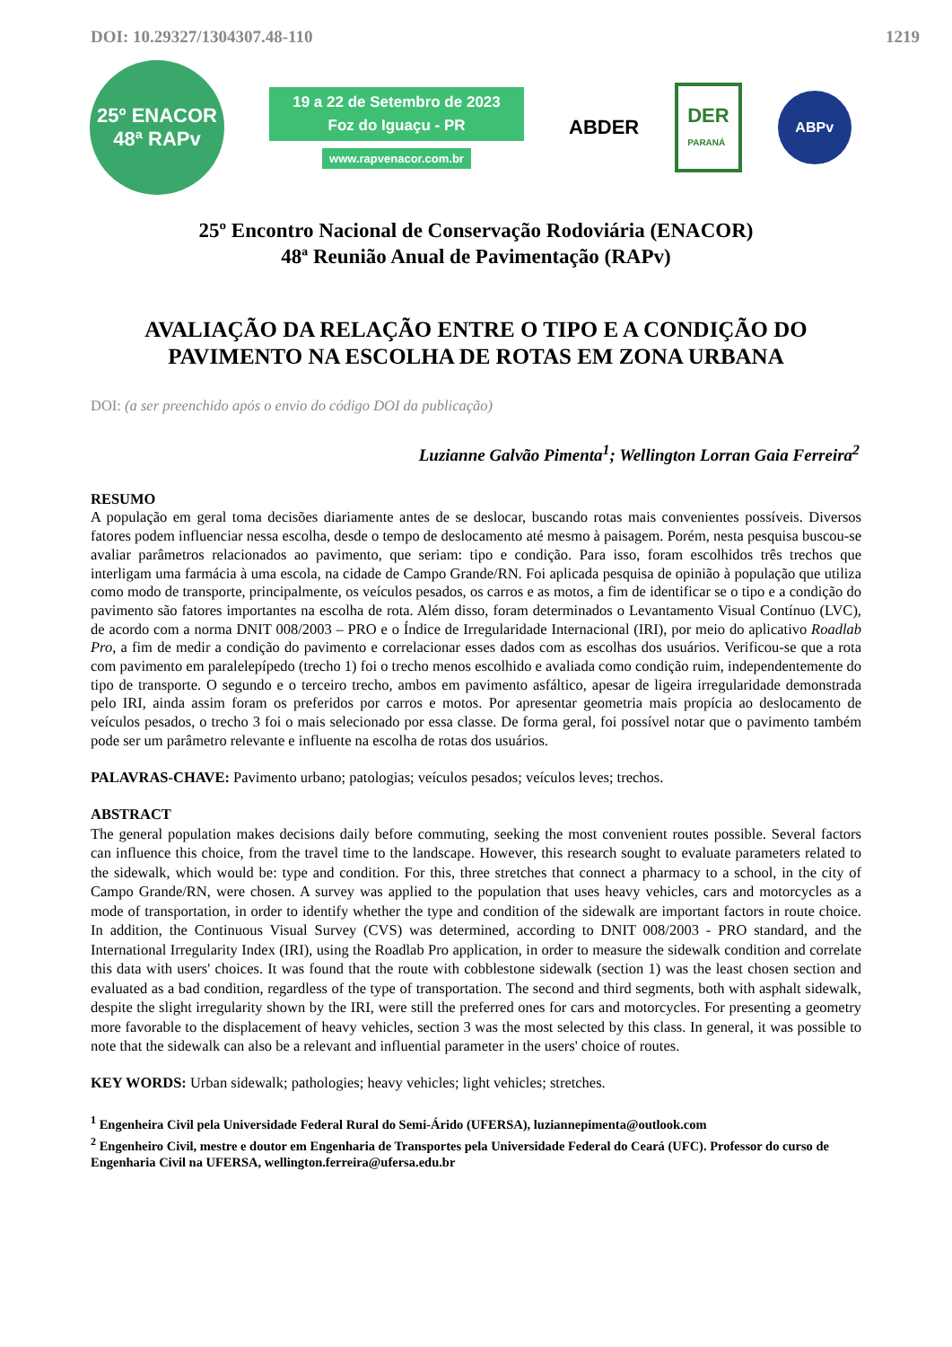DOI: 10.29327/1304307.48-110 1219
25º ENACOR
48ª RAPv
19 a 22 de Setembro de 2023
Foz do Iguaçu - PR
www.rapvenacor.com.br
ABDER
DER
PARANÁ
ABPv
25º Encontro Nacional de Conservação Rodoviária (ENACOR)
48ª Reunião Anual de Pavimentação (RAPv)
AVALIAÇÃO DA RELAÇÃO ENTRE O TIPO E A CONDIÇÃO DO
PAVIMENTO NA ESCOLHA DE ROTAS EM ZONA URBANA
DOI: (a ser preenchido após o envio do código DOI da publicação)
Luzianne Galvão Pimenta<sup>1</sup>; Wellington Lorran Gaia Ferreira<sup>2</sup>
RESUMO
A população em geral toma decisões diariamente antes de se deslocar, buscando rotas mais convenientes possíveis. Diversos fatores podem influenciar nessa escolha, desde o tempo de deslocamento até mesmo à paisagem. Porém, nesta pesquisa buscou-se avaliar parâmetros relacionados ao pavimento, que seriam: tipo e condição. Para isso, foram escolhidos três trechos que interligam uma farmácia à uma escola, na cidade de Campo Grande/RN. Foi aplicada pesquisa de opinião à população que utiliza como modo de transporte, principalmente, os veículos pesados, os carros e as motos, a fim de identificar se o tipo e a condição do pavimento são fatores importantes na escolha de rota. Além disso, foram determinados o Levantamento Visual Contínuo (LVC), de acordo com a norma DNIT 008/2003 – PRO e o Índice de Irregularidade Internacional (IRI), por meio do aplicativo Roadlab Pro, a fim de medir a condição do pavimento e correlacionar esses dados com as escolhas dos usuários. Verificou-se que a rota com pavimento em paralelepípedo (trecho 1) foi o trecho menos escolhido e avaliada como condição ruim, independentemente do tipo de transporte. O segundo e o terceiro trecho, ambos em pavimento asfáltico, apesar de ligeira irregularidade demonstrada pelo IRI, ainda assim foram os preferidos por carros e motos. Por apresentar geometria mais propícia ao deslocamento de veículos pesados, o trecho 3 foi o mais selecionado por essa classe. De forma geral, foi possível notar que o pavimento também pode ser um parâmetro relevante e influente na escolha de rotas dos usuários.
PALAVRAS-CHAVE: Pavimento urbano; patologias; veículos pesados; veículos leves; trechos.
ABSTRACT
The general population makes decisions daily before commuting, seeking the most convenient routes possible. Several factors can influence this choice, from the travel time to the landscape. However, this research sought to evaluate parameters related to the sidewalk, which would be: type and condition. For this, three stretches that connect a pharmacy to a school, in the city of Campo Grande/RN, were chosen. A survey was applied to the population that uses heavy vehicles, cars and motorcycles as a mode of transportation, in order to identify whether the type and condition of the sidewalk are important factors in route choice. In addition, the Continuous Visual Survey (CVS) was determined, according to DNIT 008/2003 - PRO standard, and the International Irregularity Index (IRI), using the Roadlab Pro application, in order to measure the sidewalk condition and correlate this data with users' choices. It was found that the route with cobblestone sidewalk (section 1) was the least chosen section and evaluated as a bad condition, regardless of the type of transportation. The second and third segments, both with asphalt sidewalk, despite the slight irregularity shown by the IRI, were still the preferred ones for cars and motorcycles. For presenting a geometry more favorable to the displacement of heavy vehicles, section 3 was the most selected by this class. In general, it was possible to note that the sidewalk can also be a relevant and influential parameter in the users' choice of routes.
KEY WORDS: Urban sidewalk; pathologies; heavy vehicles; light vehicles; stretches.
<sup>1</sup> Engenheira Civil pela Universidade Federal Rural do Semi-Árido (UFERSA), luziannepimenta@outlook.com
<sup>2</sup> Engenheiro Civil, mestre e doutor em Engenharia de Transportes pela Universidade Federal do Ceará (UFC). Professor do curso de Engenharia Civil na UFERSA, wellington.ferreira@ufersa.edu.br